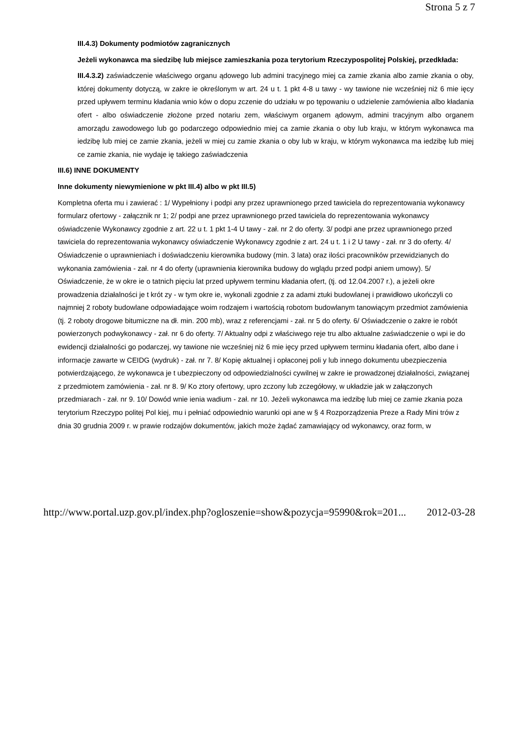Strona 5 z 7
III.4.3) Dokumenty podmiotów zagranicznych
Jeżeli wykonawca ma siedzibę lub miejsce zamieszkania poza terytorium Rzeczypospolitej Polskiej, przedkłada:
III.4.3.2) zaświadczenie właściwego organu ądowego lub admini tracyjnego miej ca zamie zkania albo zamie zkania o oby, której dokumenty dotyczą, w zakre ie określonym w art. 24 u t. 1 pkt 4-8 u tawy - wy tawione nie wcześniej niż 6 mie ięcy przed upływem terminu kładania wnio ków o dopu zczenie do udziału w po tępowaniu o udzielenie zamówienia albo kładania ofert - albo oświadczenie złożone przed notariu zem, właściwym organem ądowym, admini tracyjnym albo organem amorządu zawodowego lub go podarczego odpowiednio miej ca zamie zkania o oby lub kraju, w którym wykonawca ma iedzibę lub miej ce zamie zkania, jeżeli w miej cu zamie zkania o oby lub w kraju, w którym wykonawca ma iedzibę lub miej ce zamie zkania, nie wydaje ię takiego zaświadczenia
III.6) INNE DOKUMENTY
Inne dokumenty niewymienione w pkt III.4) albo w pkt III.5)
Kompletna oferta mu i zawierać : 1/ Wypełniony i podpi any przez uprawnionego przed tawiciela do reprezentowania wykonawcy formularz ofertowy - załącznik nr 1; 2/ podpi ane przez uprawnionego przed tawiciela do reprezentowania wykonawcy oświadczenie Wykonawcy zgodnie z art. 22 u t. 1 pkt 1-4 U tawy - zał. nr 2 do oferty. 3/ podpi ane przez uprawnionego przed tawiciela do reprezentowania wykonawcy oświadczenie Wykonawcy zgodnie z art. 24 u t. 1 i 2 U tawy - zał. nr 3 do oferty. 4/ Oświadczenie o uprawnieniach i doświadczeniu kierownika budowy (min. 3 lata) oraz ilości pracowników przewidzianych do wykonania zamówienia - zał. nr 4 do oferty (uprawnienia kierownika budowy do wglądu przed podpi aniem umowy). 5/ Oświadczenie, że w okre ie o tatnich pięciu lat przed upływem terminu kładania ofert, (tj. od 12.04.2007 r.), a jeżeli okre prowadzenia działalności je t krót zy - w tym okre ie, wykonali zgodnie z za adami ztuki budowlanej i prawidłowo ukończyli co najmniej 2 roboty budowlane odpowiadające woim rodzajem i wartością robotom budowlanym tanowiącym przedmiot zamówienia (tj. 2 roboty drogowe bitumiczne na dł. min. 200 mb), wraz z referencjami - zał. nr 5 do oferty. 6/ Oświadczenie o zakre ie robót powierzonych podwykonawcy - zał. nr 6 do oferty. 7/ Aktualny odpi z właściwego reje tru albo aktualne zaświadczenie o wpi ie do ewidencji działalności go podarczej, wy tawione nie wcześniej niż 6 mie ięcy przed upływem terminu kładania ofert, albo dane i informacje zawarte w CEIDG (wydruk) - zał. nr 7. 8/ Kopię aktualnej i opłaconej poli y lub innego dokumentu ubezpieczenia potwierdzającego, że wykonawca je t ubezpieczony od odpowiedzialności cywilnej w zakre ie prowadzonej działalności, związanej z przedmiotem zamówienia - zał. nr 8. 9/ Ko ztory ofertowy, upro zczony lub zczegółowy, w układzie jak w załączonych przedmiarach - zał. nr 9. 10/ Dowód wnie ienia wadium - zał. nr 10. Jeżeli wykonawca ma iedzibę lub miej ce zamie zkania poza terytorium Rzeczypo politej Pol kiej, mu i pełniać odpowiednio warunki opi ane w § 4 Rozporządzenia Preze a Rady Mini trów z dnia 30 grudnia 2009 r. w prawie rodzajów dokumentów, jakich może żądać zamawiający od wykonawcy, oraz form, w
http://www.portal.uzp.gov.pl/index.php?ogloszenie=show&pozycja=95990&rok=201... 2012-03-28